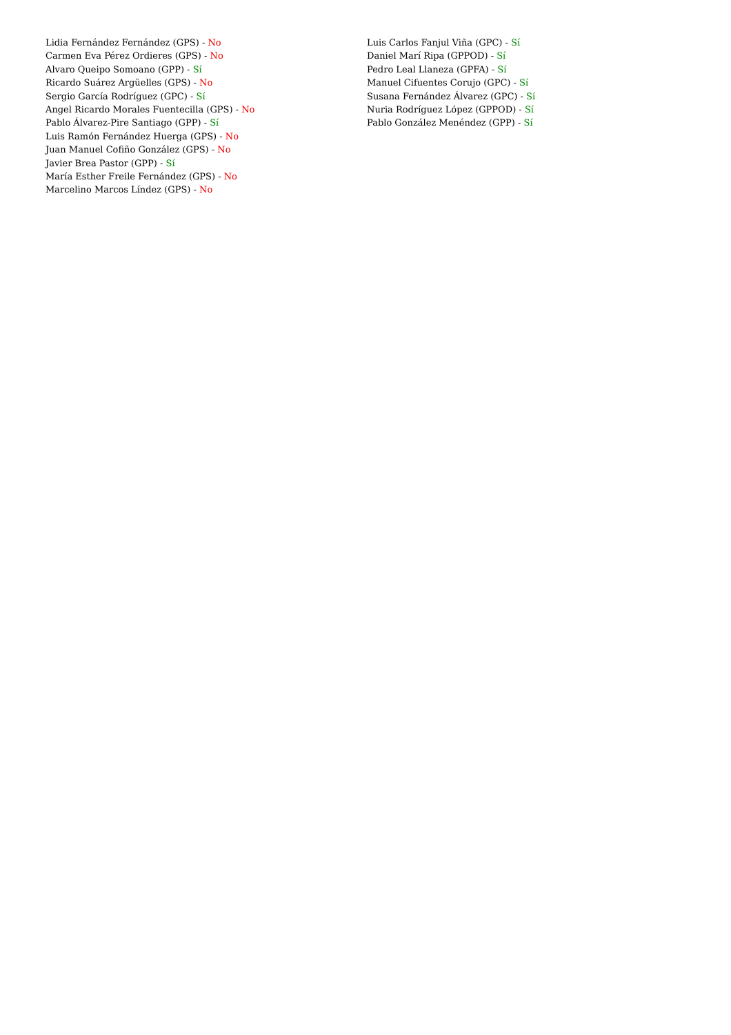Lidia Fernández Fernández (GPS) - No
Carmen Eva Pérez Ordieres (GPS) - No
Alvaro Queipo Somoano (GPP) - Sí
Ricardo Suárez Argüelles (GPS) - No
Sergio García Rodríguez (GPC) - Sí
Angel Ricardo Morales Fuentecilla (GPS) - No
Pablo Álvarez-Pire Santiago (GPP) - Sí
Luis Ramón Fernández Huerga (GPS) - No
Juan Manuel Cofiño González (GPS) - No
Javier Brea Pastor (GPP) - Sí
María Esther Freile Fernández (GPS) - No
Marcelino Marcos Líndez (GPS) - No
Luis Carlos Fanjul Viña (GPC) - Sí
Daniel Marí Ripa (GPPOD) - Sí
Pedro Leal Llaneza (GPFA) - Sí
Manuel Cifuentes Corujo (GPC) - Sí
Susana Fernández Álvarez (GPC) - Sí
Nuria Rodríguez López (GPPOD) - Sí
Pablo González Menéndez (GPP) - Sí